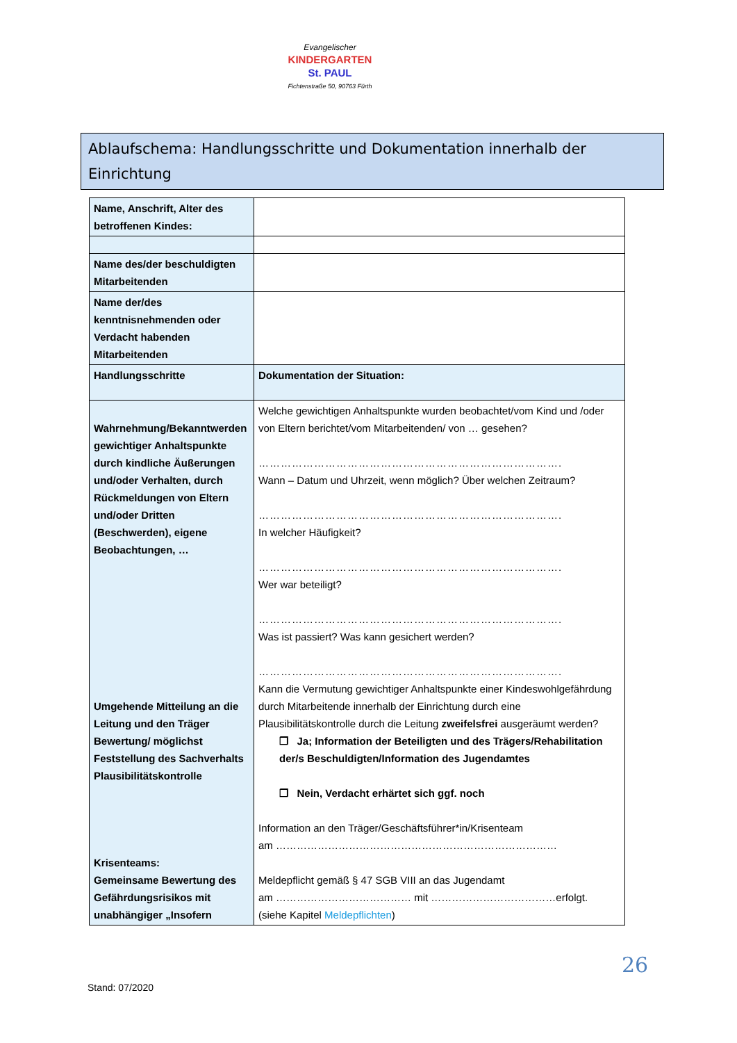Evangelischer
KINDERGARTEN
St. PAUL
Fichtenstraße 50, 90763 Fürth
Ablaufschema: Handlungsschritte und Dokumentation innerhalb der Einrichtung
| Name, Anschrift, Alter des betroffenen Kindes: | |
| Name des/der beschuldigten Mitarbeitenden | |
| Name der/des kenntnisnehmenden oder Verdacht habenden Mitarbeitenden | |
| Handlungsschritte | Dokumentation der Situation: |
| Wahrnehmung/Bekanntwerden gewichtiger Anhaltspunkte durch kindliche Äußerungen und/oder Verhalten, durch Rückmeldungen von Eltern und/oder Dritten (Beschwerden), eigene Beobachtungen, … Umgehende Mitteilung an die Leitung und den Träger Bewertung/ möglichst Feststellung des Sachverhalts Plausibilitätskontrolle Krisenteams: Gemeinsame Bewertung des Gefährdungsrisikos mit unabhängiger „Insofern | Welche gewichtigen Anhaltspunkte wurden beobachtet/vom Kind und /oder von Eltern berichtet/vom Mitarbeitenden/ von … gesehen? ………………………………………………………………………. Wann – Datum und Uhrzeit, wenn möglich? Über welchen Zeitraum? ………………………………………………………………………. In welcher Häufigkeit? ………………………………………………………………………. Wer war beteiligt? ………………………………………………………………………. Was ist passiert? Was kann gesichert werden? ………………………………………………………………………. Kann die Vermutung gewichtiger Anhaltspunkte einer Kindeswohlgefährdung durch Mitarbeitende innerhalb der Einrichtung durch eine Plausibilitätskontrolle durch die Leitung zweifelsfrei ausgeräumt werden? ❒ Ja; Information der Beteiligten und des Trägers/Rehabilitation der/s Beschuldigten/Information des Jugendamtes ❒ Nein, Verdacht erhärtet sich ggf. noch Information an den Träger/Geschäftsführer*in/Krisenteam am ……………………………………………………………………… Meldepflicht gemäß § 47 SGB VIII an das Jugendamt am ………………………………… mit ………………………………erfolgt. (siehe Kapitel Meldepflichten ) |
26
Stand: 07/2020